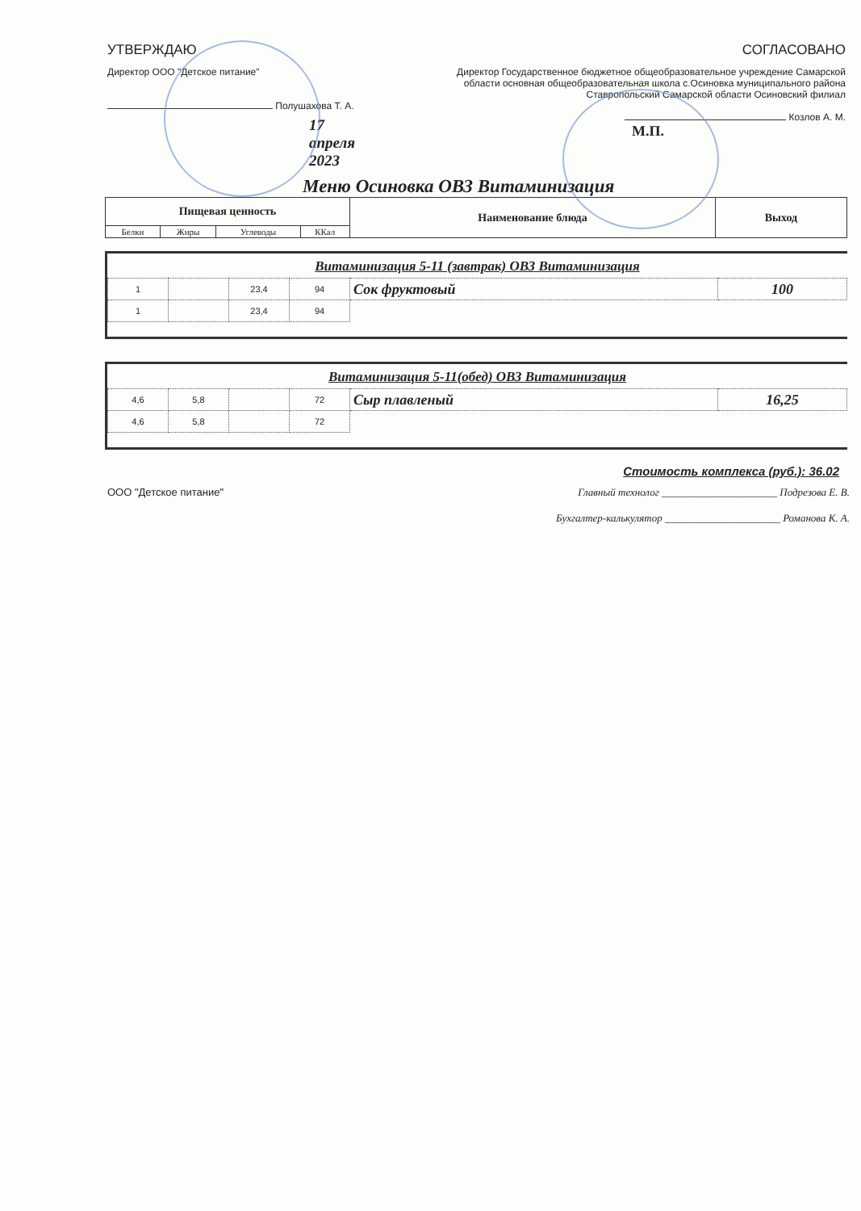УТВЕРЖДАЮ
Директор ООО "Детское питание"
Полушахова Т. А.
17 апреля 2023
СОГЛАСОВАНО
Директор Государственное бюджетное общеобразовательное учреждение Самарской области основная общеобразовательная школа с.Осиновка муниципального района Ставропольский Самарской области Осиновский филиал
Козлов А. М.
М.П.
Меню Осиновка ОВЗ Витаминизация
| Пищевая ценность | | | | Наименование блюда | Выход |
| --- | --- | --- | --- | --- | --- |
| Белки | Жиры | Углеводы | ККал | | |
Витаминизация 5-11 (завтрак) ОВЗ Витаминизация
| 1 | | 23,4 | 94 | Сок фруктовый | 100 |
| 1 | | 23,4 | 94 | | |
Витаминизация 5-11(обед) ОВЗ Витаминизация
| 4,6 | 5,8 | | 72 | Сыр плавленый | 16,25 |
| 4,6 | 5,8 | | 72 | | |
Стоимость комплекса (руб.): 36.02
ООО "Детское питание" Главный технолог ______________________ Подрезова Е. В.
Бухгалтер-калькулятор ______________________ Романова К. А.